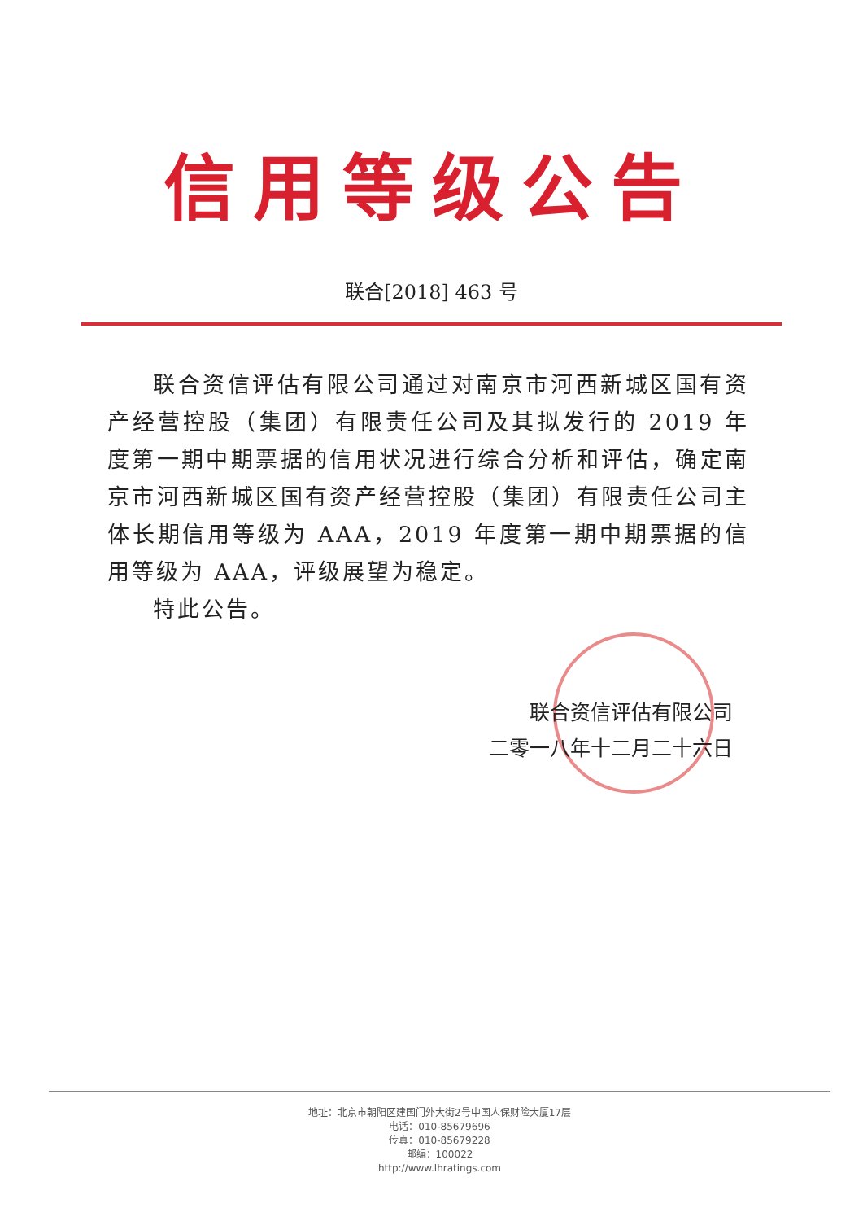信用等级公告
联合[2018] 463 号
联合资信评估有限公司通过对南京市河西新城区国有资产经营控股（集团）有限责任公司及其拟发行的 2019 年度第一期中期票据的信用状况进行综合分析和评估，确定南京市河西新城区国有资产经营控股（集团）有限责任公司主体长期信用等级为 AAA，2019 年度第一期中期票据的信用等级为 AAA，评级展望为稳定。
特此公告。
联合资信评估有限公司
二零一八年十二月二十六日
地址：北京市朝阳区建国门外大街2号中国人保财险大厦17层
电话：010-85679696
传真：010-85679228
邮编：100022
http://www.lhratings.com